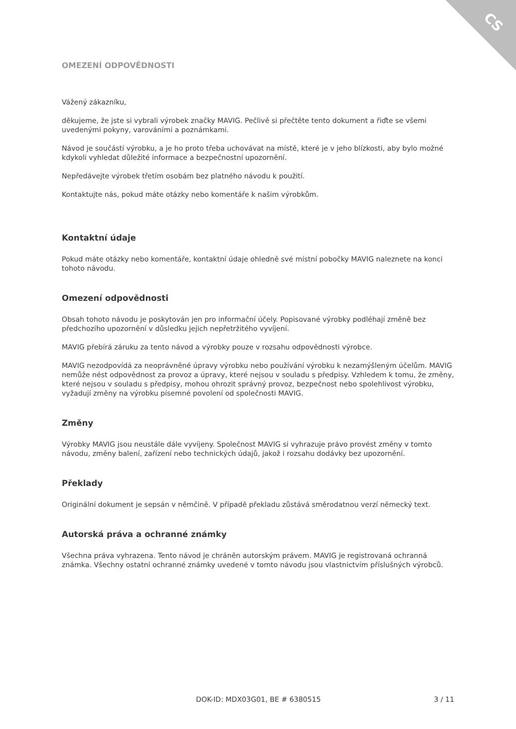CS
OMEZENÍ ODPOVĚDNOSTI
Vážený zákazníku,
děkujeme, že jste si vybrali výrobek značky MAVIG. Pečlivě si přečtěte tento dokument a řiďte se všemi uvedenými pokyny, varováními a poznámkami.
Návod je součástí výrobku, a je ho proto třeba uchovávat na místě, které je v jeho blízkosti, aby bylo možné kdykoli vyhledat důležité informace a bezpečnostní upozornění.
Nepředávejte výrobek třetím osobám bez platného návodu k použití.
Kontaktujte nás, pokud máte otázky nebo komentáře k našim výrobkům.
Kontaktní údaje
Pokud máte otázky nebo komentáře, kontaktní údaje ohledně své místní pobočky MAVIG naleznete na konci tohoto návodu.
Omezení odpovědnosti
Obsah tohoto návodu je poskytován jen pro informační účely. Popisované výrobky podléhají změně bez předchozího upozornění v důsledku jejich nepřetržitého vyvíjení.
MAVIG přebírá záruku za tento návod a výrobky pouze v rozsahu odpovědnosti výrobce.
MAVIG nezodpovídá za neoprávněné úpravy výrobku nebo používání výrobku k nezamýšleným účelům. MAVIG nemůže nést odpovědnost za provoz a úpravy, které nejsou v souladu s předpisy. Vzhledem k tomu, že změny, které nejsou v souladu s předpisy, mohou ohrozit správný provoz, bezpečnost nebo spolehlivost výrobku, vyžadují změny na výrobku písemné povolení od společnosti MAVIG.
Změny
Výrobky MAVIG jsou neustále dále vyvíjeny. Společnost MAVIG si vyhrazuje právo provést změny v tomto návodu, změny balení, zařízení nebo technických údajů, jakož i rozsahu dodávky bez upozornění.
Překlady
Originální dokument je sepsán v němčině. V případě překladu zůstává směrodatnou verzí německý text.
Autorská práva a ochranné známky
Všechna práva vyhrazena. Tento návod je chráněn autorským právem. MAVIG je registrovaná ochranná známka. Všechny ostatní ochranné známky uvedené v tomto návodu jsou vlastnictvím příslušných výrobců.
DOK-ID: MDX03G01, BE # 6380515 3 / 11